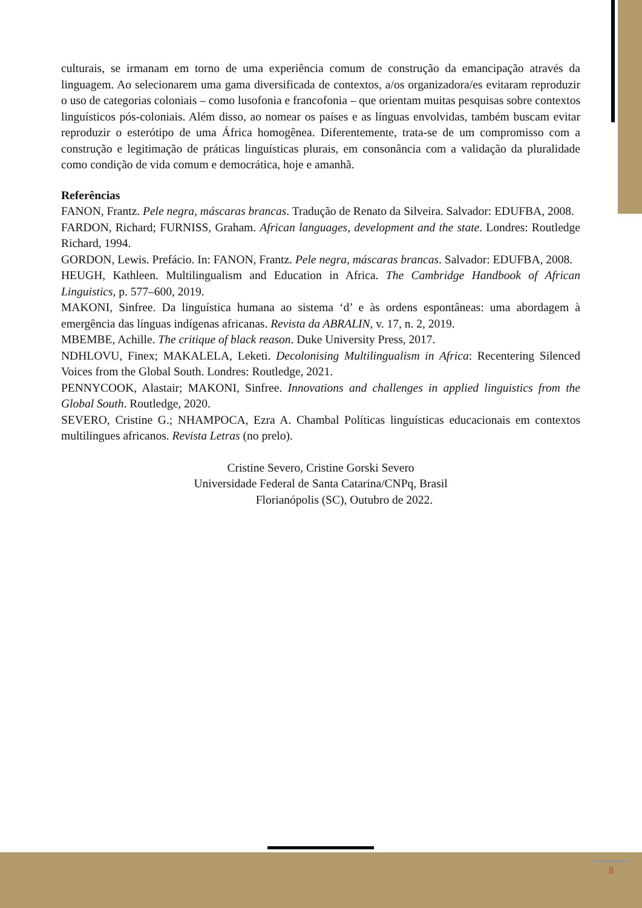culturais, se irmanam em torno de uma experiência comum de construção da emancipação através da linguagem. Ao selecionarem uma gama diversificada de contextos, a/os organizadora/es evitaram reproduzir o uso de categorias coloniais – como lusofonia e francofonia – que orientam muitas pesquisas sobre contextos linguísticos pós-coloniais. Além disso, ao nomear os países e as línguas envolvidas, também buscam evitar reproduzir o esterótipo de uma África homogênea. Diferentemente, trata-se de um compromisso com a construção e legitimação de práticas linguísticas plurais, em consonância com a validação da pluralidade como condição de vida comum e democrática, hoje e amanhã.
Referências
FANON, Frantz. Pele negra, máscaras brancas. Tradução de Renato da Silveira. Salvador: EDUFBA, 2008.
FARDON, Richard; FURNISS, Graham. African languages, development and the state. Londres: Routledge Richard, 1994.
GORDON, Lewis. Prefácio. In: FANON, Frantz. Pele negra, máscaras brancas. Salvador: EDUFBA, 2008.
HEUGH, Kathleen. Multilingualism and Education in Africa. The Cambridge Handbook of African Linguistics, p. 577–600, 2019.
MAKONI, Sinfree. Da linguística humana ao sistema ‘d’ e às ordens espontâneas: uma abordagem à emergência das línguas indígenas africanas. Revista da ABRALIN, v. 17, n. 2, 2019.
MBEMBE, Achille. The critique of black reason. Duke University Press, 2017.
NDHLOVU, Finex; MAKALELA, Leketi. Decolonising Multilingualism in Africa: Recentering Silenced Voices from the Global South. Londres: Routledge, 2021.
PENNYCOOK, Alastair; MAKONI, Sinfree. Innovations and challenges in applied linguistics from the Global South. Routledge, 2020.
SEVERO, Cristine G.; NHAMPOCA, Ezra A. Chambal Políticas linguísticas educacionais em contextos multilingues africanos. Revista Letras (no prelo).
Cristine Severo, Cristine Gorski Severo
Universidade Federal de Santa Catarina/CNPq, Brasil
Florianópolis (SC), Outubro de 2022.
8